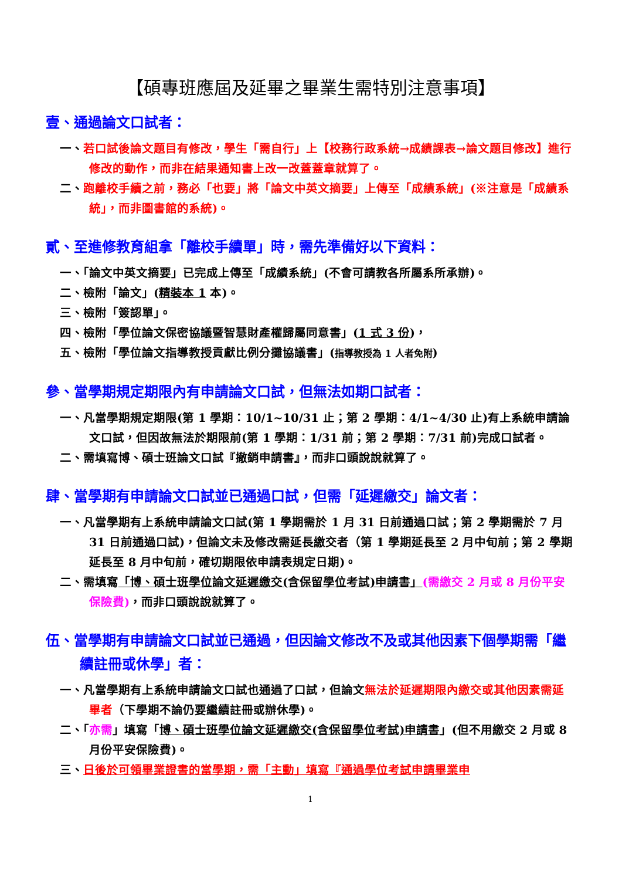【碩專班應屆及延畢之畢業生需特別注意事項】
壹、通過論文口試者：
一、若口試後論文題目有修改，學生「需自行」上【校務行政系統→成績課表→論文題目修改】進行修改的動作，而非在結果通知書上改一改蓋蓋章就算了。
二、跑離校手續之前，務必「也要」將「論文中英文摘要」上傳至「成績系統」(※注意是「成績系統」，而非圖書館的系統)。
貳、至進修教育組拿「離校手續單」時，需先準備好以下資料：
一、「論文中英文摘要」已完成上傳至「成績系統」(不會可請教各所屬系所承辦)。
二、檢附「論文」(精裝本 1 本)。
三、檢附「簽認單」。
四、檢附「學位論文保密協議暨智慧財產權歸屬同意書」(1 式 3 份)，
五、檢附「學位論文指導教授貢獻比例分攤協議書」(指導教授為 1 人者免附)
參、當學期規定期限內有申請論文口試，但無法如期口試者：
一、凡當學期規定期限(第 1 學期：10/1~10/31 止；第 2 學期：4/1~4/30 止)有上系統申請論文口試，但因故無法於期限前(第 1 學期：1/31 前；第 2 學期：7/31 前)完成口試者。
二、需填寫博、碩士班論文口試『撤銷申請書』，而非口頭說說就算了。
肆、當學期有申請論文口試並已通過口試，但需「延遲繳交」論文者：
一、凡當學期有上系統申請論文口試(第 1 學期需於 1 月 31 日前通過口試；第 2 學期需於 7 月 31 日前通過口試)，但論文未及修改需延長繳交者（第 1 學期延長至 2 月中旬前；第 2 學期延長至 8 月中旬前，確切期限依申請表規定日期)。
二、需填寫「博、碩士班學位論文延遲繳交(含保留學位考試)申請書」(需繳交 2 月或 8 月份平安保險費)，而非口頭說說就算了。
伍、當學期有申請論文口試並已通過，但因論文修改不及或其他因素下個學期需「繼續註冊或休學」者：
一、凡當學期有上系統申請論文口試也通過了口試，但論文無法於延遲期限內繳交或其他因素需延畢者（下學期不論仍要繼續註冊或辦休學)。
二、「亦需」填寫「博、碩士班學位論文延遲繳交(含保留學位考試)申請書」(但不用繳交 2 月或 8 月份平安保險費)。
三、日後於可領畢業證書的當學期，需「主動」填寫『通過學位考試申請畢業申
1